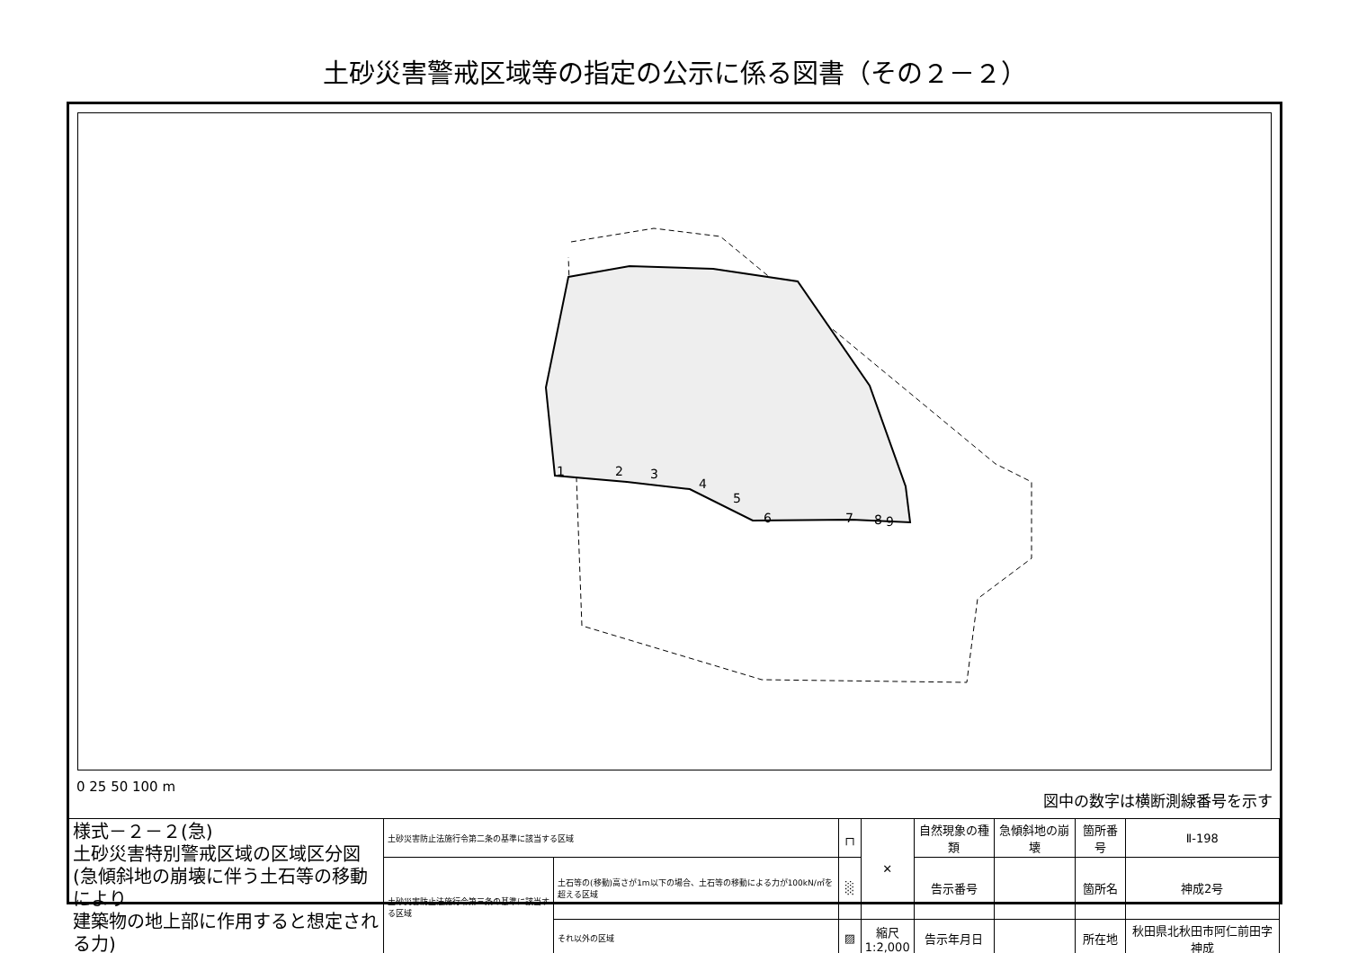土砂災害警戒区域等の指定の公示に係る図書（その２－２）
1
2
3
4
5
6
7
8
9
0 25 50 100 m 図中の数字は横断測線番号を示す
| 様式－２－２(急) 土砂災害特別警戒区域の区域区分図 (急傾斜地の崩壊に伴う土石等の移動により 建築物の地上部に作用すると想定される力) | 土砂災害防止法施行令第二条の基準に該当する区域 | | ┌┐ | ✕ | 自然現象の種類 | 急傾斜地の崩壊 | 箇所番号 | Ⅱ-198 |
| | 土砂災害防止法施行令第三条の基準に該当する区域 | 土石等の(移動)高さが1m以下の場合、土石等の移動による力が100kN/㎡を超える区域 | ░ | | 告示番号 | | 箇所名 | 神成2号 |
| | | それ以外の区域 | ▨ | 縮尺 1:2,000 | 告示年月日 | | 所在地 | 秋田県北秋田市阿仁前田字神成 |